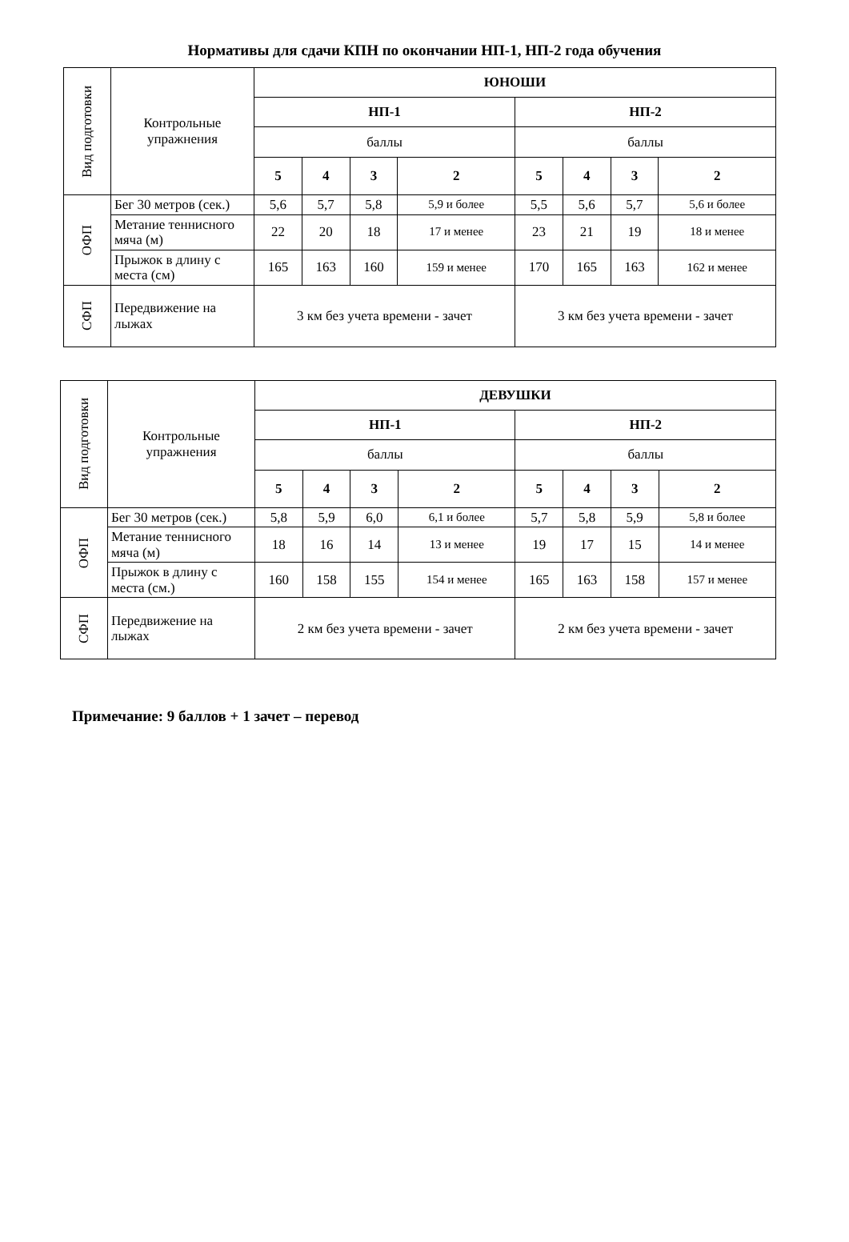Нормативы для сдачи КПН по окончании НП-1, НП-2 года обучения
| Вид подготовки | Контрольные упражнения | ЮНОШИ | | | | | | | |
| | | НП-1 | | | | НП-2 | | | |
| | | баллы | | | | баллы | | | |
| | | 5 | 4 | 3 | 2 | 5 | 4 | 3 | 2 |
| ОФП | Бег 30 метров (сек.) | 5,6 | 5,7 | 5,8 | 5,9 и более | 5,5 | 5,6 | 5,7 | 5,6 и более |
| | Метание теннисного мяча (м) | 22 | 20 | 18 | 17 и менее | 23 | 21 | 19 | 18 и менее |
| | Прыжок в длину с места (см) | 165 | 163 | 160 | 159 и менее | 170 | 165 | 163 | 162 и менее |
| СФП | Передвижение на лыжах | 3 км без учета времени - зачет | | | | 3 км без учета времени - зачет | | | |
| Вид подготовки | Контрольные упражнения | ДЕВУШКИ | | | | | | | |
| | | НП-1 | | | | НП-2 | | | |
| | | баллы | | | | баллы | | | |
| | | 5 | 4 | 3 | 2 | 5 | 4 | 3 | 2 |
| ОФП | Бег 30 метров (сек.) | 5,8 | 5,9 | 6,0 | 6,1 и более | 5,7 | 5,8 | 5,9 | 5,8 и более |
| | Метание теннисного мяча (м) | 18 | 16 | 14 | 13 и менее | 19 | 17 | 15 | 14 и менее |
| | Прыжок в длину с места (см.) | 160 | 158 | 155 | 154 и менее | 165 | 163 | 158 | 157 и менее |
| СФП | Передвижение на лыжах | 2 км без учета времени - зачет | | | | 2 км без учета времени - зачет | | | |
Примечание: 9 баллов + 1 зачет – перевод